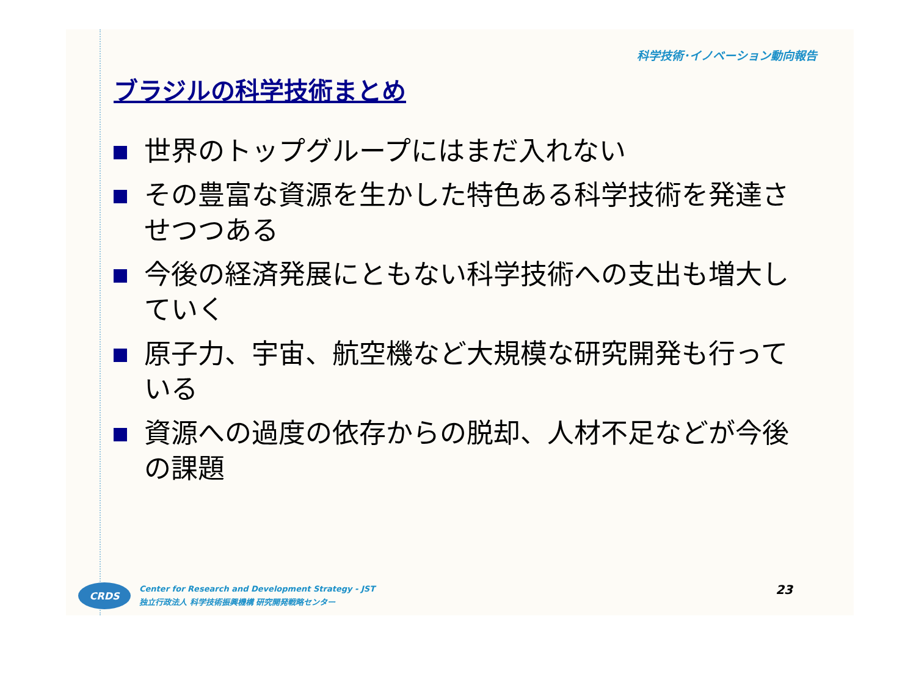科学技術･イノベーション動向報告
ブラジルの科学技術まとめ
世界のトップグループにはまだ入れない
その豊富な資源を生かした特色ある科学技術を発達させつつある
今後の経済発展にともない科学技術への支出も増大していく
原子力、宇宙、航空機など大規模な研究開発も行っている
資源への過度の依存からの脱却、人材不足などが今後の課題
CRDS
Center for Research and Development Strategy - JST
独立行政法人 科学技術振興機構 研究開発戦略センター
23